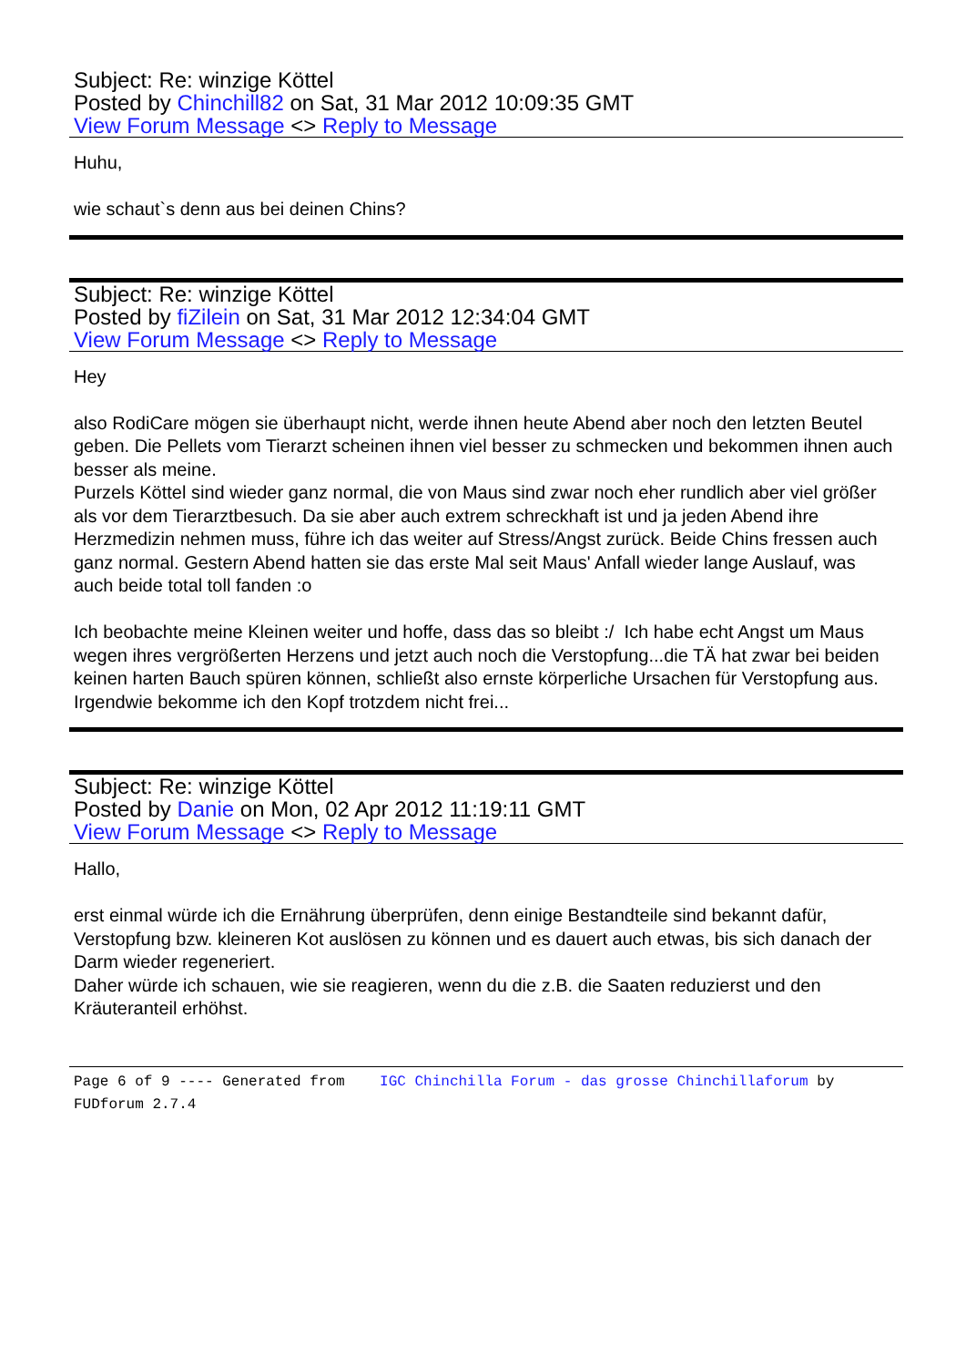Subject: Re: winzige Köttel
Posted by Chinchill82 on Sat, 31 Mar 2012 10:09:35 GMT
View Forum Message <> Reply to Message
Huhu,
wie schaut`s denn aus bei deinen Chins?
Subject: Re: winzige Köttel
Posted by fiZilein on Sat, 31 Mar 2012 12:34:04 GMT
View Forum Message <> Reply to Message
Hey
also RodiCare mögen sie überhaupt nicht, werde ihnen heute Abend aber noch den letzten Beutel geben. Die Pellets vom Tierarzt scheinen ihnen viel besser zu schmecken und bekommen ihnen auch besser als meine.
Purzels Köttel sind wieder ganz normal, die von Maus sind zwar noch eher rundlich aber viel größer als vor dem Tierarztbesuch. Da sie aber auch extrem schreckhaft ist und ja jeden Abend ihre Herzmedizin nehmen muss, führe ich das weiter auf Stress/Angst zurück. Beide Chins fressen auch ganz normal. Gestern Abend hatten sie das erste Mal seit Maus' Anfall wieder lange Auslauf, was auch beide total toll fanden :o
Ich beobachte meine Kleinen weiter und hoffe, dass das so bleibt :/ Ich habe echt Angst um Maus wegen ihres vergrößerten Herzens und jetzt auch noch die Verstopfung...die TÄ hat zwar bei beiden keinen harten Bauch spüren können, schließt also ernste körperliche Ursachen für Verstopfung aus. Irgendwie bekomme ich den Kopf trotzdem nicht frei...
Subject: Re: winzige Köttel
Posted by Danie on Mon, 02 Apr 2012 11:19:11 GMT
View Forum Message <> Reply to Message
Hallo,
erst einmal würde ich die Ernährung überprüfen, denn einige Bestandteile sind bekannt dafür, Verstopfung bzw. kleineren Kot auslösen zu können und es dauert auch etwas, bis sich danach der Darm wieder regeneriert.
Daher würde ich schauen, wie sie reagieren, wenn du die z.B. die Saaten reduzierst und den Kräuteranteil erhöhst.
Page 6 of 9 ---- Generated from IGC Chinchilla Forum - das grosse Chinchillaforum by FUDforum 2.7.4